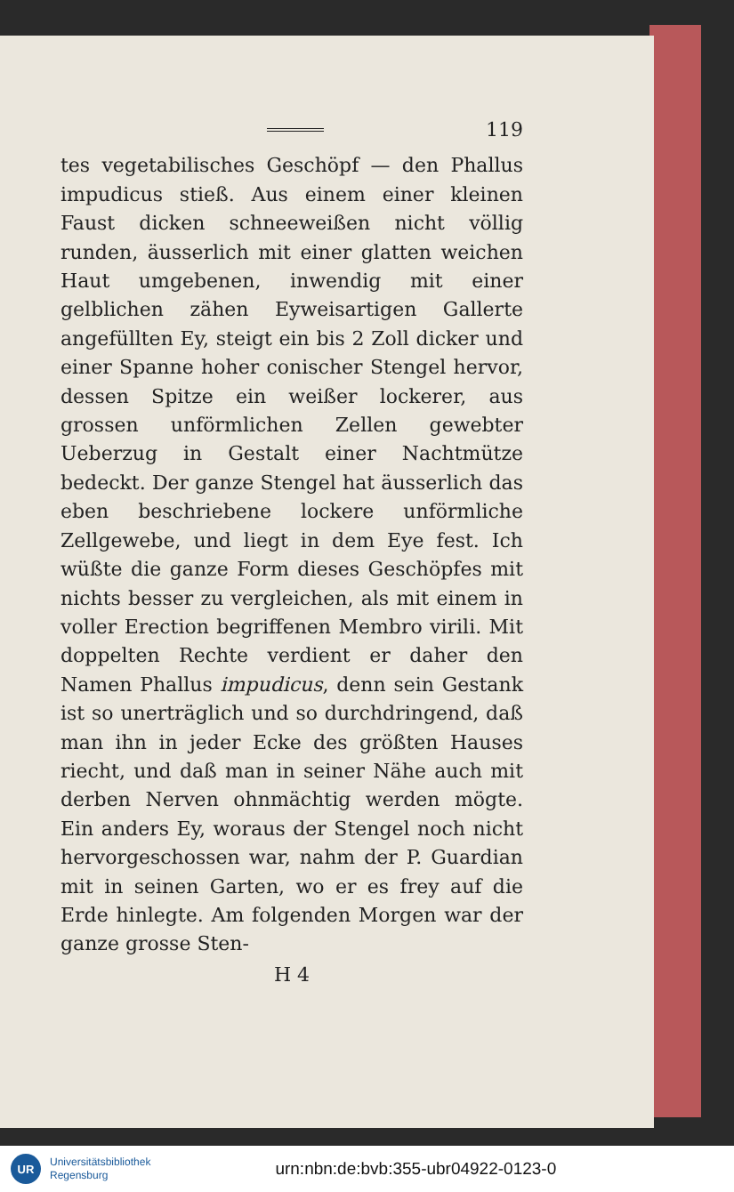119
tes vegetabilisches Geschöpf — den Phallus impudicus stieß. Aus einem einer kleinen Faust dicken schneeweißen nicht völlig runden, äusserlich mit einer glatten weichen Haut umgebenen, inwendig mit einer gelblichen zähen Eyweisartigen Gallerte angefüllten Ey, steigt ein bis 2 Zoll dicker und einer Spanne hoher conischer Stengel hervor, dessen Spitze ein weißer lockerer, aus grossen unförmlichen Zellen gewebter Ueberzug in Gestalt einer Nachtmütze bedeckt. Der ganze Stengel hat äusserlich das eben beschriebene lockere unförmliche Zellgewebe, und liegt in dem Eye fest. Ich wüßte die ganze Form dieses Geschöpfes mit nichts besser zu vergleichen, als mit einem in voller Erection begriffenen Membro virili. Mit doppelten Rechte verdient er daher den Namen Phallus impudicus, denn sein Gestank ist so unerträglich und so durchdringend, daß man ihn in jeder Ecke des größten Hauses riecht, und daß man in seiner Nähe auch mit derben Nerven ohnmächtig werden mögte. Ein anders Ey, woraus der Stengel noch nicht hervorgeschossen war, nahm der P. Guardian mit in seinen Garten, wo er es frey auf die Erde hinlegte. Am folgenden Morgen war der ganze grosse Sten-
H 4
UR
Universitätsbibliothek
Regensburg
urn:nbn:de:bvb:355-ubr04922-0123-0